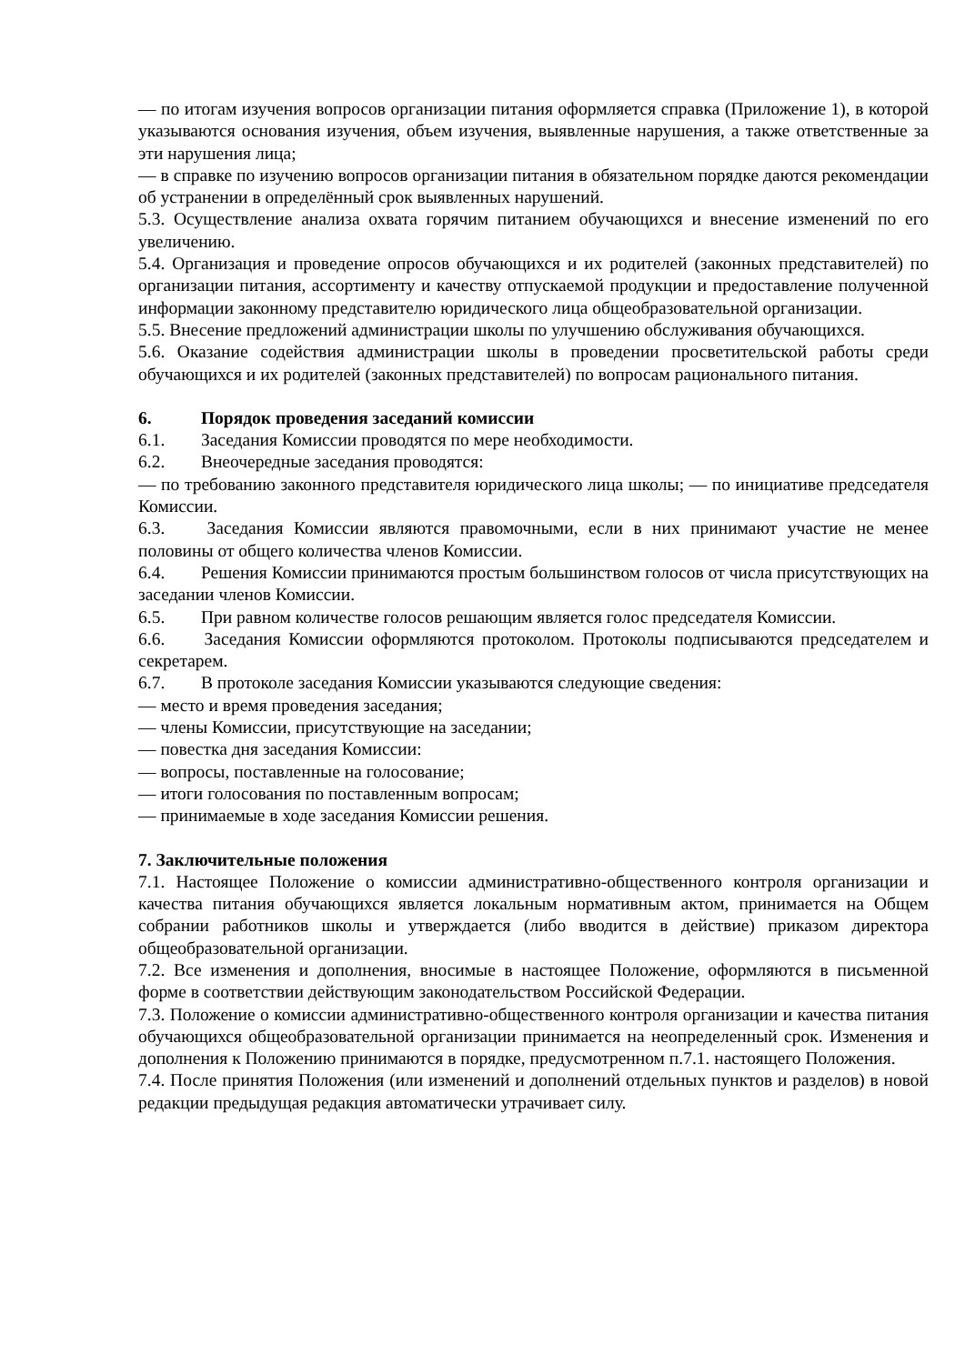— по итогам изучения вопросов организации питания оформляется справка (Приложение 1), в которой указываются основания изучения, объем изучения, выявленные нарушения, а также ответственные за эти нарушения лица;
— в справке по изучению вопросов организации питания в обязательном порядке даются рекомендации об устранении в определённый срок выявленных нарушений.
5.3. Осуществление анализа охвата горячим питанием обучающихся и внесение изменений по его увеличению.
5.4. Организация и проведение опросов обучающихся и их родителей (законных представителей) по организации питания, ассортименту и качеству отпускаемой продукции и предоставление полученной информации законному представителю юридического лица общеобразовательной организации.
5.5. Внесение предложений администрации школы по улучшению обслуживания обучающихся.
5.6. Оказание содействия администрации школы в проведении просветительской работы среди обучающихся и их родителей (законных представителей) по вопросам рационального питания.
6. Порядок проведения заседаний комиссии
6.1. Заседания Комиссии проводятся по мере необходимости.
6.2. Внеочередные заседания проводятся:
— по требованию законного представителя юридического лица школы; — по инициативе председателя Комиссии.
6.3. Заседания Комиссии являются правомочными, если в них принимают участие не менее половины от общего количества членов Комиссии.
6.4. Решения Комиссии принимаются простым большинством голосов от числа присутствующих на заседании членов Комиссии.
6.5. При равном количестве голосов решающим является голос председателя Комиссии.
6.6. Заседания Комиссии оформляются протоколом. Протоколы подписываются председателем и секретарем.
6.7. В протоколе заседания Комиссии указываются следующие сведения:
— место и время проведения заседания;
— члены Комиссии, присутствующие на заседании;
— повестка дня заседания Комиссии:
— вопросы, поставленные на голосование;
— итоги голосования по поставленным вопросам;
— принимаемые в ходе заседания Комиссии решения.
7. Заключительные положения
7.1. Настоящее Положение о комиссии административно-общественного контроля организации и качества питания обучающихся является локальным нормативным актом, принимается на Общем собрании работников школы и утверждается (либо вводится в действие) приказом директора общеобразовательной организации.
7.2. Все изменения и дополнения, вносимые в настоящее Положение, оформляются в письменной форме в соответствии действующим законодательством Российской Федерации.
7.3. Положение о комиссии административно-общественного контроля организации и качества питания обучающихся общеобразовательной организации принимается на неопределенный срок. Изменения и дополнения к Положению принимаются в порядке, предусмотренном п.7.1. настоящего Положения.
7.4. После принятия Положения (или изменений и дополнений отдельных пунктов и разделов) в новой редакции предыдущая редакция автоматически утрачивает силу.